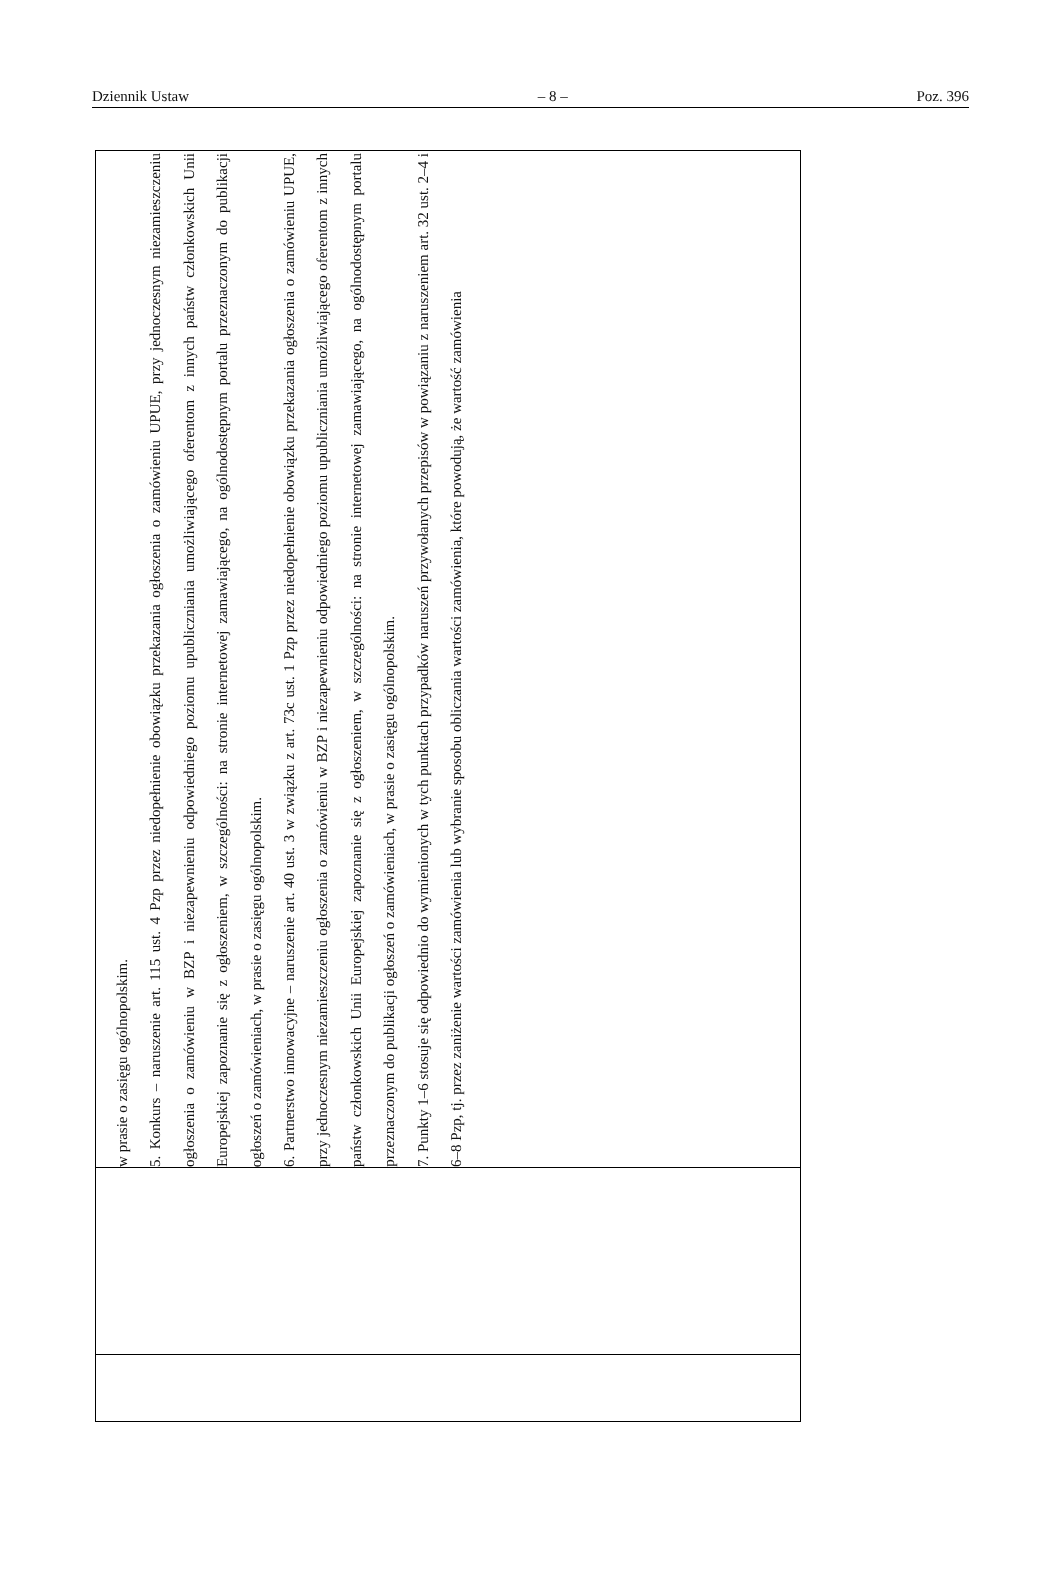Dziennik Ustaw – 8 – Poz. 396
| | | w prasie o zasięgu ogólnopolskim. 5. Konkurs – naruszenie art. 115 ust. 4 Pzp przez niedopełnienie obowiązku przekazania ogłoszenia o zamówieniu UPUE, przy jednoczesnym niezamieszczeniu ogłoszenia o zamówieniu w BZP i niezapewnieniu odpowiedniego poziomu upubliczniania umożliwiającego oferentom z innych państw członkowskich Unii Europejskiej zapoznanie się z ogłoszeniem, w szczególności: na stronie internetowej zamawiającego, na ogólnodostępnym portalu przeznaczonym do publikacji ogłoszeń o zamówieniach, w prasie o zasięgu ogólnopolskim. 6. Partnerstwo innowacyjne – naruszenie art. 40 ust. 3 w związku z art. 73c ust. 1 Pzp przez niedopełnienie obowiązku przekazania ogłoszenia o zamówieniu UPUE, przy jednoczesnym niezamieszczeniu ogłoszenia o zamówieniu w BZP i niezapewnieniu odpowiedniego poziomu upubliczniania umożliwiającego oferentom z innych państw członkowskich Unii Europejskiej zapoznanie się z ogłoszeniem, w szczególności: na stronie internetowej zamawiającego, na ogólnodostępnym portalu przeznaczonym do publikacji ogłoszeń o zamówieniach, w prasie o zasięgu ogólnopolskim. 7. Punkty 1–6 stosuje się odpowiednio do wymienionych w tych punktach przypadków naruszeń przywołanych przepisów w powiązaniu z naruszeniem art. 32 ust. 2–4 i 6–8 Pzp, tj. przez zaniżenie wartości zamówienia lub wybranie sposobu obliczania wartości zamówienia, które powodują, że wartość zamówienia |